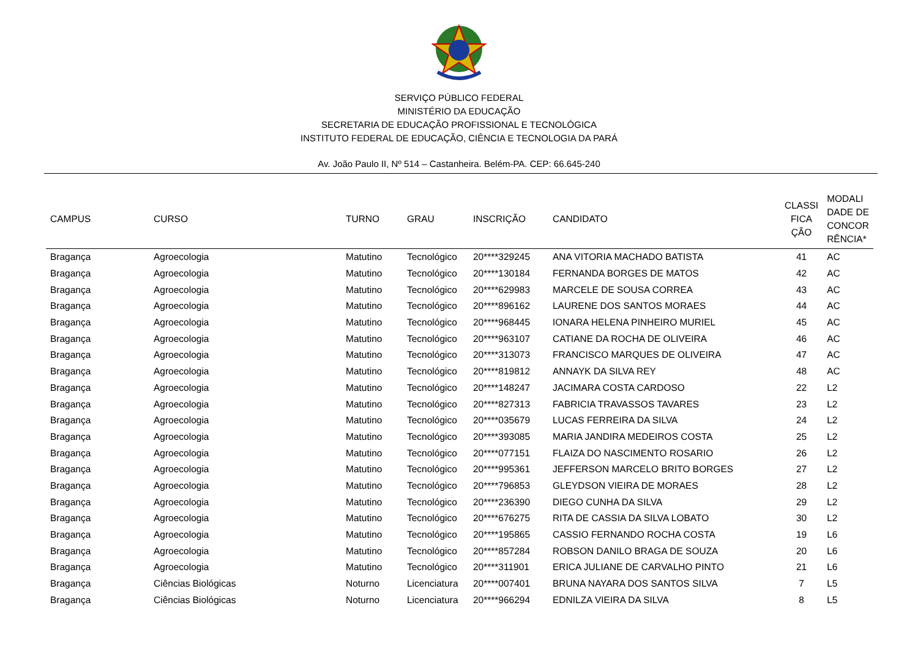SERVIÇO PÚBLICO FEDERAL
MINISTÉRIO DA EDUCAÇÃO
SECRETARIA DE EDUCAÇÃO PROFISSIONAL E TECNOLÓGICA
INSTITUTO FEDERAL DE EDUCAÇÃO, CIÊNCIA E TECNOLOGIA DA PARÁ
Av. João Paulo II, Nº 514 – Castanheira. Belém-PA. CEP: 66.645-240
| CAMPUS | CURSO | TURNO | GRAU | INSCRIÇÃO | CANDIDATO | CLASSI FICA ÇÃO | MODALI DADE DE CONCOR RÊNCIA* |
| --- | --- | --- | --- | --- | --- | --- | --- |
| Bragança | Agroecologia | Matutino | Tecnológico | 20****329245 | ANA VITORIA MACHADO BATISTA | 41 | AC |
| Bragança | Agroecologia | Matutino | Tecnológico | 20****130184 | FERNANDA BORGES DE MATOS | 42 | AC |
| Bragança | Agroecologia | Matutino | Tecnológico | 20****629983 | MARCELE DE SOUSA CORREA | 43 | AC |
| Bragança | Agroecologia | Matutino | Tecnológico | 20****896162 | LAURENE DOS SANTOS MORAES | 44 | AC |
| Bragança | Agroecologia | Matutino | Tecnológico | 20****968445 | IONARA HELENA PINHEIRO MURIEL | 45 | AC |
| Bragança | Agroecologia | Matutino | Tecnológico | 20****963107 | CATIANE DA ROCHA DE OLIVEIRA | 46 | AC |
| Bragança | Agroecologia | Matutino | Tecnológico | 20****313073 | FRANCISCO MARQUES DE OLIVEIRA | 47 | AC |
| Bragança | Agroecologia | Matutino | Tecnológico | 20****819812 | ANNAYK DA SILVA REY | 48 | AC |
| Bragança | Agroecologia | Matutino | Tecnológico | 20****148247 | JACIMARA COSTA CARDOSO | 22 | L2 |
| Bragança | Agroecologia | Matutino | Tecnológico | 20****827313 | FABRICIA TRAVASSOS TAVARES | 23 | L2 |
| Bragança | Agroecologia | Matutino | Tecnológico | 20****035679 | LUCAS FERREIRA DA SILVA | 24 | L2 |
| Bragança | Agroecologia | Matutino | Tecnológico | 20****393085 | MARIA JANDIRA MEDEIROS COSTA | 25 | L2 |
| Bragança | Agroecologia | Matutino | Tecnológico | 20****077151 | FLAIZA DO NASCIMENTO ROSARIO | 26 | L2 |
| Bragança | Agroecologia | Matutino | Tecnológico | 20****995361 | JEFFERSON MARCELO BRITO BORGES | 27 | L2 |
| Bragança | Agroecologia | Matutino | Tecnológico | 20****796853 | GLEYDSON VIEIRA DE MORAES | 28 | L2 |
| Bragança | Agroecologia | Matutino | Tecnológico | 20****236390 | DIEGO CUNHA DA SILVA | 29 | L2 |
| Bragança | Agroecologia | Matutino | Tecnológico | 20****676275 | RITA DE CASSIA DA SILVA LOBATO | 30 | L2 |
| Bragança | Agroecologia | Matutino | Tecnológico | 20****195865 | CASSIO FERNANDO ROCHA COSTA | 19 | L6 |
| Bragança | Agroecologia | Matutino | Tecnológico | 20****857284 | ROBSON DANILO BRAGA DE SOUZA | 20 | L6 |
| Bragança | Agroecologia | Matutino | Tecnológico | 20****311901 | ERICA JULIANE DE CARVALHO PINTO | 21 | L6 |
| Bragança | Ciências Biológicas | Noturno | Licenciatura | 20****007401 | BRUNA NAYARA DOS SANTOS SILVA | 7 | L5 |
| Bragança | Ciências Biológicas | Noturno | Licenciatura | 20****966294 | EDNILZA VIEIRA DA SILVA | 8 | L5 |